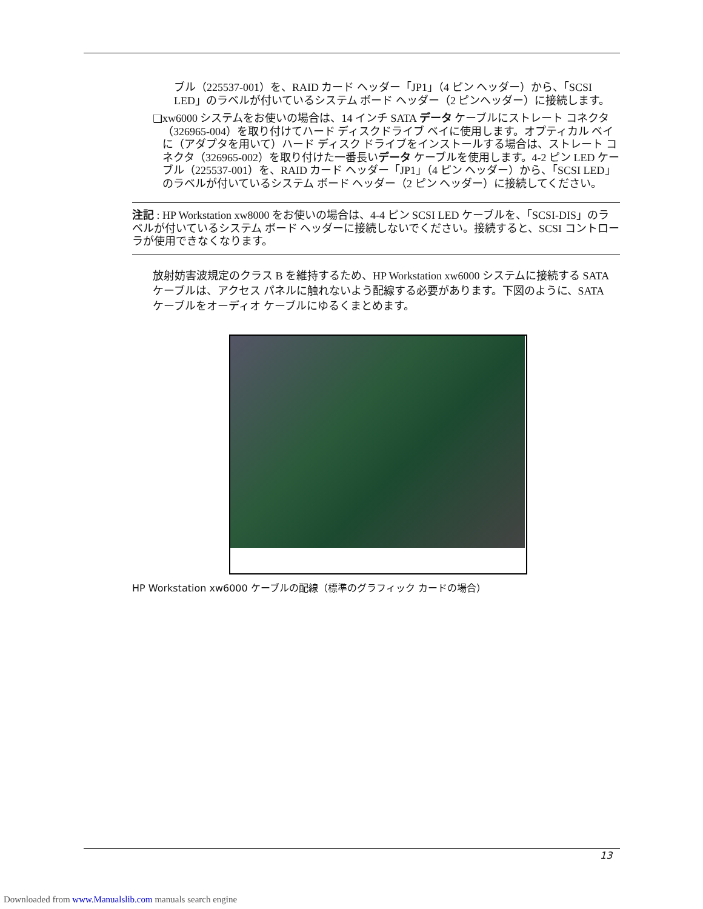ブル（225537-001）を、RAID カード ヘッダー「JP1」（4 ピン ヘッダー）から、「SCSI LED」のラベルが付いているシステム ボード ヘッダー（2 ピンヘッダー）に接続します。
❏
xw6000 システムをお使いの場合は、14 インチ SATA データ ケーブルにストレート コネクタ（326965-004）を取り付けてハード ディスクドライブ ベイに使用します。オプティカル ベイに（アダプタを用いて）ハード ディスク ドライブをインストールする場合は、ストレート コネクタ（326965-002）を取り付けた一番長いデータ ケーブルを使用します。4-2 ピン LED ケーブル（225537-001）を、RAID カード ヘッダー「JP1」（4 ピン ヘッダー）から、「SCSI LED」のラベルが付いているシステム ボード ヘッダー（2 ピン ヘッダー）に接続してください。
注記 : HP Workstation xw8000 をお使いの場合は、4-4 ピン SCSI LED ケーブルを、「SCSI-DIS」のラベルが付いているシステム ボード ヘッダーに接続しないでください。接続すると、SCSI コントローラが使用できなくなります。
放射妨害波規定のクラス B を維持するため、HP Workstation xw6000 システムに接続する SATA ケーブルは、アクセス パネルに触れないよう配線する必要があります。下図のように、SATA ケーブルをオーディオ ケーブルにゆるくまとめます。
HP Workstation xw6000 ケーブルの配線（標準のグラフィック カードの場合）
13
Downloaded from www.Manualslib.com manuals search engine